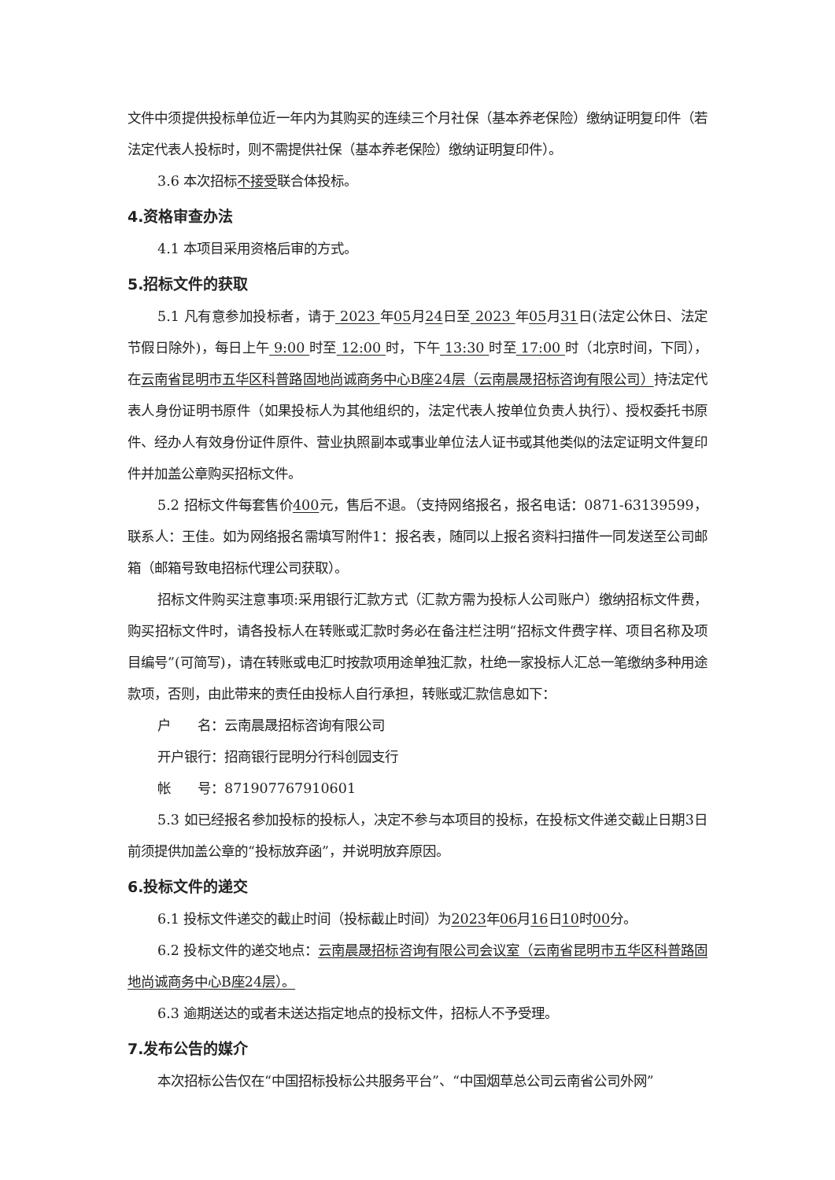文件中须提供投标单位近一年内为其购买的连续三个月社保（基本养老保险）缴纳证明复印件（若法定代表人投标时，则不需提供社保（基本养老保险）缴纳证明复印件）。
3.6 本次招标不接受联合体投标。
4.资格审查办法
4.1 本项目采用资格后审的方式。
5.招标文件的获取
5.1 凡有意参加投标者，请于 2023 年05月24日至 2023 年05月31日(法定公休日、法定节假日除外)，每日上午 9:00 时至 12:00 时，下午 13:30 时至 17:00 时（北京时间，下同），在云南省昆明市五华区科普路固地尚诚商务中心B座24层（云南晨晟招标咨询有限公司）持法定代表人身份证明书原件（如果投标人为其他组织的，法定代表人按单位负责人执行）、授权委托书原件、经办人有效身份证件原件、营业执照副本或事业单位法人证书或其他类似的法定证明文件复印件并加盖公章购买招标文件。
5.2 招标文件每套售价400元，售后不退。（支持网络报名，报名电话：0871-63139599，联系人：王佳。如为网络报名需填写附件1：报名表，随同以上报名资料扫描件一同发送至公司邮箱（邮箱号致电招标代理公司获取）。
招标文件购买注意事项:采用银行汇款方式（汇款方需为投标人公司账户）缴纳招标文件费，购买招标文件时，请各投标人在转账或汇款时务必在备注栏注明“招标文件费字样、项目名称及项目编号”(可简写)，请在转账或电汇时按款项用途单独汇款，杜绝一家投标人汇总一笔缴纳多种用途款项，否则，由此带来的责任由投标人自行承担，转账或汇款信息如下：
户　　名：云南晨晟招标咨询有限公司
开户银行：招商银行昆明分行科创园支行
帐　　号：871907767910601
5.3 如已经报名参加投标的投标人，决定不参与本项目的投标，在投标文件递交截止日期3日前须提供加盖公章的“投标放弃函”，并说明放弃原因。
6.投标文件的递交
6.1 投标文件递交的截止时间（投标截止时间）为2023年06月16日10时00分。
6.2 投标文件的递交地点：云南晨晟招标咨询有限公司会议室（云南省昆明市五华区科普路固地尚诚商务中心B座24层）。
6.3 逾期送达的或者未送达指定地点的投标文件，招标人不予受理。
7.发布公告的媒介
本次招标公告仅在“中国招标投标公共服务平台”、“中国烟草总公司云南省公司外网”